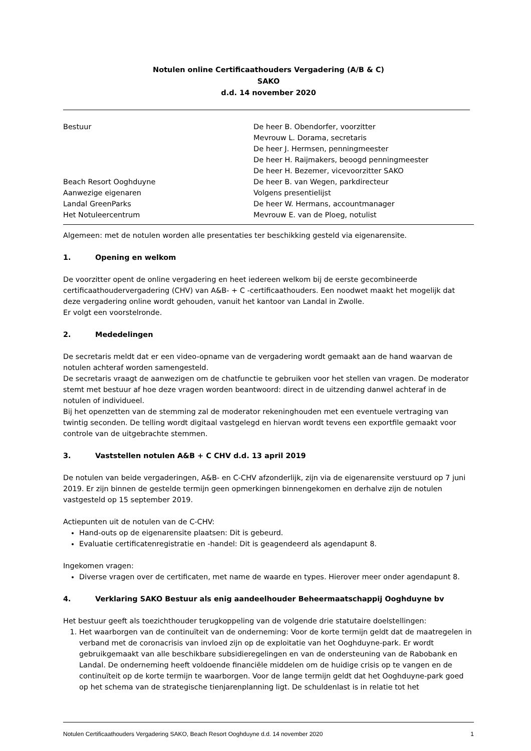Notulen online Certificaathouders Vergadering (A/B & C)
SAKO
d.d. 14 november 2020
| Bestuur | De heer B. Obendorfer, voorzitter Mevrouw L. Dorama, secretaris De heer J. Hermsen, penningmeester De heer H. Raijmakers, beoogd penningmeester De heer H. Bezemer, vicevoorzitter SAKO |
| Beach Resort Ooghduyne | De heer B. van Wegen, parkdirecteur |
| Aanwezige eigenaren | Volgens presentielijst |
| Landal GreenParks | De heer W. Hermans, accountmanager |
| Het Notuleercentrum | Mevrouw E. van de Ploeg, notulist |
Algemeen: met de notulen worden alle presentaties ter beschikking gesteld via eigenarensite.
1. Opening en welkom
De voorzitter opent de online vergadering en heet iedereen welkom bij de eerste gecombineerde certificaathoudervergadering (CHV) van A&B- + C -certificaathouders. Een noodwet maakt het mogelijk dat deze vergadering online wordt gehouden, vanuit het kantoor van Landal in Zwolle.
Er volgt een voorstelronde.
2. Mededelingen
De secretaris meldt dat er een video-opname van de vergadering wordt gemaakt aan de hand waarvan de notulen achteraf worden samengesteld.
De secretaris vraagt de aanwezigen om de chatfunctie te gebruiken voor het stellen van vragen. De moderator stemt met bestuur af hoe deze vragen worden beantwoord: direct in de uitzending danwel achteraf in de notulen of individueel.
Bij het openzetten van de stemming zal de moderator rekeninghouden met een eventuele vertraging van twintig seconden. De telling wordt digitaal vastgelegd en hiervan wordt tevens een exportfile gemaakt voor controle van de uitgebrachte stemmen.
3. Vaststellen notulen A&B + C CHV d.d. 13 april 2019
De notulen van beide vergaderingen, A&B- en C-CHV afzonderlijk, zijn via de eigenarensite verstuurd op 7 juni 2019. Er zijn binnen de gestelde termijn geen opmerkingen binnengekomen en derhalve zijn de notulen vastgesteld op 15 september 2019.
Actiepunten uit de notulen van de C-CHV:
Hand-outs op de eigenarensite plaatsen: Dit is gebeurd.
Evaluatie certificatenregistratie en -handel: Dit is geagendeerd als agendapunt 8.
Ingekomen vragen:
Diverse vragen over de certificaten, met name de waarde en types. Hierover meer onder agendapunt 8.
4. Verklaring SAKO Bestuur als enig aandeelhouder Beheermaatschappij Ooghduyne bv
Het bestuur geeft als toezichthouder terugkoppeling van de volgende drie statutaire doelstellingen:
1. Het waarborgen van de continuïteit van de onderneming: Voor de korte termijn geldt dat de maatregelen in verband met de coronacrisis van invloed zijn op de exploitatie van het Ooghduyne-park. Er wordt gebruikgemaakt van alle beschikbare subsidieregelingen en van de ondersteuning van de Rabobank en Landal. De onderneming heeft voldoende financiële middelen om de huidige crisis op te vangen en de continuïteit op de korte termijn te waarborgen. Voor de lange termijn geldt dat het Ooghduyne-park goed op het schema van de strategische tienjarenplanning ligt. De schuldenlast is in relatie tot het
Notulen Certificaathouders Vergadering SAKO, Beach Resort Ooghduyne d.d. 14 november 2020 1